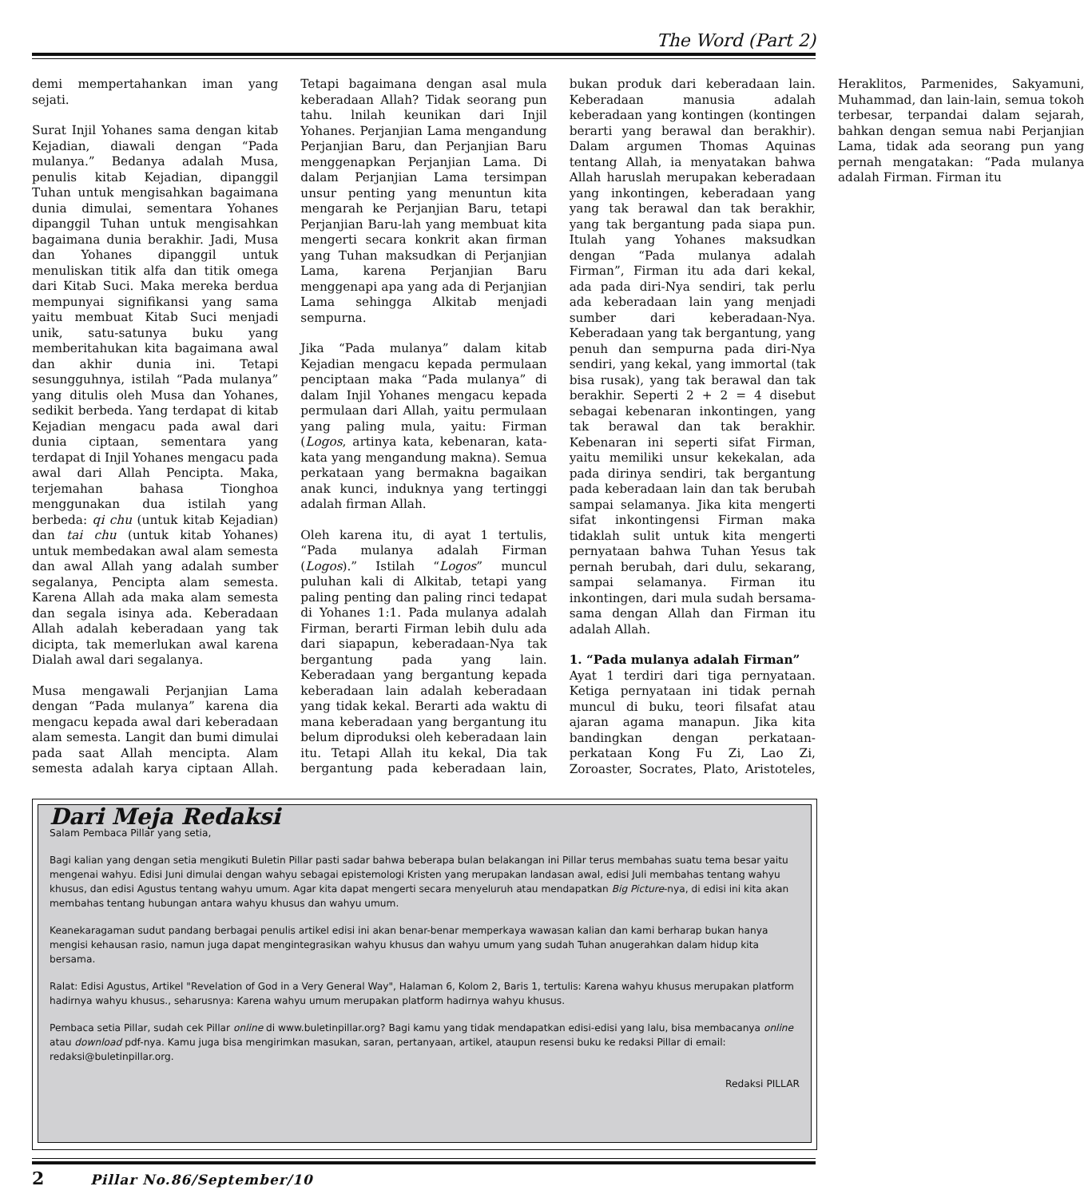The Word (Part 2)
demi mempertahankan iman yang sejati.
Surat Injil Yohanes sama dengan kitab Kejadian, diawali dengan “Pada mulanya.” Bedanya adalah Musa, penulis kitab Kejadian, dipanggil Tuhan untuk mengisahkan bagaimana dunia dimulai, sementara Yohanes dipanggil Tuhan untuk mengisahkan bagaimana dunia berakhir. Jadi, Musa dan Yohanes dipanggil untuk menuliskan titik alfa dan titik omega dari Kitab Suci. Maka mereka berdua mempunyai signifikansi yang sama yaitu membuat Kitab Suci menjadi unik, satu-satunya buku yang memberitahukan kita bagaimana awal dan akhir dunia ini. Tetapi sesungguhnya, istilah “Pada mulanya” yang ditulis oleh Musa dan Yohanes, sedikit berbeda. Yang terdapat di kitab Kejadian mengacu pada awal dari dunia ciptaan, sementara yang terdapat di Injil Yohanes mengacu pada awal dari Allah Pencipta. Maka, terjemahan bahasa Tionghoa menggunakan dua istilah yang berbeda: qi chu (untuk kitab Kejadian) dan tai chu (untuk kitab Yohanes) untuk membedakan awal alam semesta dan awal Allah yang adalah sumber segalanya, Pencipta alam semesta. Karena Allah ada maka alam semesta dan segala isinya ada. Keberadaan Allah adalah keberadaan yang tak dicipta, tak memerlukan awal karena Dialah awal dari segalanya.
Musa mengawali Perjanjian Lama dengan “Pada mulanya” karena dia mengacu kepada awal dari keberadaan alam semesta. Langit dan bumi dimulai pada saat Allah mencipta. Alam semesta adalah karya ciptaan Allah. Tetapi bagaimana dengan asal mula keberadaan Allah? Tidak seorang pun tahu. lnilah keunikan dari Injil Yohanes. Perjanjian Lama mengandung Perjanjian Baru, dan Perjanjian Baru menggenapkan Perjanjian Lama. Di dalam Perjanjian Lama tersimpan unsur penting yang menuntun kita mengarah ke Perjanjian Baru, tetapi Perjanjian Baru-lah yang membuat kita mengerti secara konkrit akan firman yang Tuhan maksudkan di Perjanjian Lama, karena Perjanjian Baru menggenapi apa yang ada di Perjanjian Lama sehingga Alkitab menjadi sempurna.
Jika “Pada mulanya” dalam kitab Kejadian mengacu kepada permulaan penciptaan maka “Pada mulanya” di dalam Injil Yohanes mengacu kepada permulaan dari Allah, yaitu permulaan yang paling mula, yaitu: Firman (Logos, artinya kata, kebenaran, kata-kata yang mengandung makna). Semua perkataan yang bermakna bagaikan anak kunci, induknya yang tertinggi adalah firman Allah.
Oleh karena itu, di ayat 1 tertulis, “Pada mulanya adalah Firman (Logos).” Istilah “Logos” muncul puluhan kali di Alkitab, tetapi yang paling penting dan paling rinci tedapat di Yohanes 1:1. Pada mulanya adalah Firman, berarti Firman lebih dulu ada dari siapapun, keberadaan-Nya tak bergantung pada yang lain. Keberadaan yang bergantung kepada keberadaan lain adalah keberadaan yang tidak kekal. Berarti ada waktu di mana keberadaan yang bergantung itu belum diproduksi oleh keberadaan lain itu. Tetapi Allah itu kekal, Dia tak bergantung pada keberadaan lain, bukan produk dari keberadaan lain. Keberadaan manusia adalah keberadaan yang kontingen (kontingen berarti yang berawal dan berakhir). Dalam argumen Thomas Aquinas tentang Allah, ia menyatakan bahwa Allah haruslah merupakan keberadaan yang inkontingen, keberadaan yang yang tak berawal dan tak berakhir, yang tak bergantung pada siapa pun. Itulah yang Yohanes maksudkan dengan “Pada mulanya adalah Firman”, Firman itu ada dari kekal, ada pada diri-Nya sendiri, tak perlu ada keberadaan lain yang menjadi sumber dari keberadaan-Nya. Keberadaan yang tak bergantung, yang penuh dan sempurna pada diri-Nya sendiri, yang kekal, yang immortal (tak bisa rusak), yang tak berawal dan tak berakhir. Seperti 2 + 2 = 4 disebut sebagai kebenaran inkontingen, yang tak berawal dan tak berakhir. Kebenaran ini seperti sifat Firman, yaitu memiliki unsur kekekalan, ada pada dirinya sendiri, tak bergantung pada keberadaan lain dan tak berubah sampai selamanya. Jika kita mengerti sifat inkontingensi Firman maka tidaklah sulit untuk kita mengerti pernyataan bahwa Tuhan Yesus tak pernah berubah, dari dulu, sekarang, sampai selamanya. Firman itu inkontingen, dari mula sudah bersama-sama dengan Allah dan Firman itu adalah Allah.
1. “Pada mulanya adalah Firman”
Ayat 1 terdiri dari tiga pernyataan. Ketiga pernyataan ini tidak pernah muncul di buku, teori filsafat atau ajaran agama manapun. Jika kita bandingkan dengan perkataan-perkataan Kong Fu Zi, Lao Zi, Zoroaster, Socrates, Plato, Aristoteles, Heraklitos, Parmenides, Sakyamuni, Muhammad, dan lain-lain, semua tokoh terbesar, terpandai dalam sejarah, bahkan dengan semua nabi Perjanjian Lama, tidak ada seorang pun yang pernah mengatakan: “Pada mulanya adalah Firman. Firman itu
Dari Meja Redaksi
Salam Pembaca Pillar yang setia,
Bagi kalian yang dengan setia mengikuti Buletin Pillar pasti sadar bahwa beberapa bulan belakangan ini Pillar terus membahas suatu tema besar yaitu mengenai wahyu. Edisi Juni dimulai dengan wahyu sebagai epistemologi Kristen yang merupakan landasan awal, edisi Juli membahas tentang wahyu khusus, dan edisi Agustus tentang wahyu umum. Agar kita dapat mengerti secara menyeluruh atau mendapatkan Big Picture-nya, di edisi ini kita akan membahas tentang hubungan antara wahyu khusus dan wahyu umum.
Keanekaragaman sudut pandang berbagai penulis artikel edisi ini akan benar-benar memperkaya wawasan kalian dan kami berharap bukan hanya mengisi kehausan rasio, namun juga dapat mengintegrasikan wahyu khusus dan wahyu umum yang sudah Tuhan anugerahkan dalam hidup kita bersama.
Ralat: Edisi Agustus, Artikel "Revelation of God in a Very General Way", Halaman 6, Kolom 2, Baris 1, tertulis: Karena wahyu khusus merupakan platform hadirnya wahyu khusus., seharusnya: Karena wahyu umum merupakan platform hadirnya wahyu khusus.
Pembaca setia Pillar, sudah cek Pillar online di www.buletinpillar.org? Bagi kamu yang tidak mendapatkan edisi-edisi yang lalu, bisa membacanya online atau download pdf-nya. Kamu juga bisa mengirimkan masukan, saran, pertanyaan, artikel, ataupun resensi buku ke redaksi Pillar di email: redaksi@buletinpillar.org.
Redaksi PILLAR
2 Pillar No.86/September/10